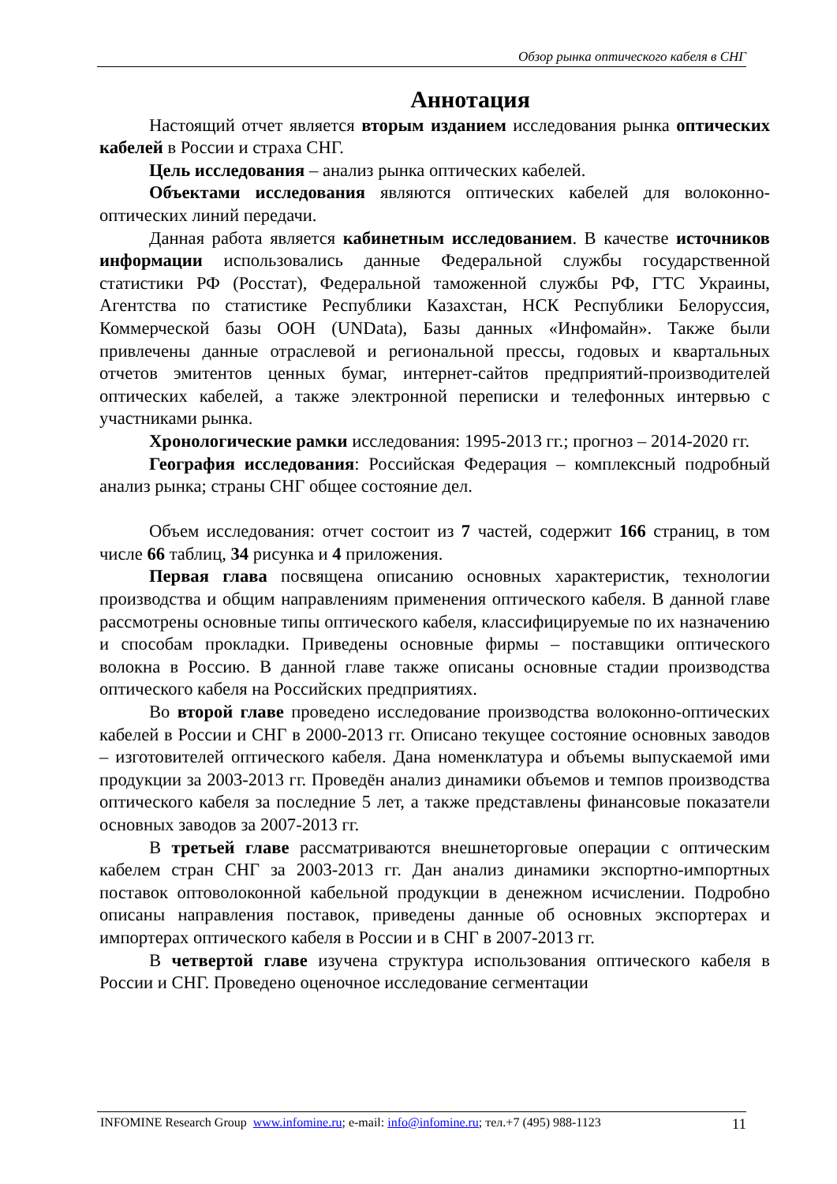Обзор рынка оптического кабеля в СНГ
Аннотация
Настоящий отчет является вторым изданием исследования рынка оптических кабелей в России и страха СНГ.
Цель исследования – анализ рынка оптических кабелей.
Объектами исследования являются оптических кабелей для волоконно-оптических линий передачи.
Данная работа является кабинетным исследованием. В качестве источников информации использовались данные Федеральной службы государственной статистики РФ (Росстат), Федеральной таможенной службы РФ, ГТС Украины, Агентства по статистике Республики Казахстан, НСК Республики Белоруссия, Коммерческой базы ООН (UNData), Базы данных «Инфомайн». Также были привлечены данные отраслевой и региональной прессы, годовых и квартальных отчетов эмитентов ценных бумаг, интернет-сайтов предприятий-производителей оптических кабелей, а также электронной переписки и телефонных интервью с участниками рынка.
Хронологические рамки исследования: 1995-2013 гг.; прогноз – 2014-2020 гг.
География исследования: Российская Федерация – комплексный подробный анализ рынка; страны СНГ общее состояние дел.
Объем исследования: отчет состоит из 7 частей, содержит 166 страниц, в том числе 66 таблиц, 34 рисунка и 4 приложения.
Первая глава посвящена описанию основных характеристик, технологии производства и общим направлениям применения оптического кабеля. В данной главе рассмотрены основные типы оптического кабеля, классифицируемые по их назначению и способам прокладки. Приведены основные фирмы – поставщики оптического волокна в Россию. В данной главе также описаны основные стадии производства оптического кабеля на Российских предприятиях.
Во второй главе проведено исследование производства волоконно-оптических кабелей в России и СНГ в 2000-2013 гг. Описано текущее состояние основных заводов – изготовителей оптического кабеля. Дана номенклатура и объемы выпускаемой ими продукции за 2003-2013 гг. Проведён анализ динамики объемов и темпов производства оптического кабеля за последние 5 лет, а также представлены финансовые показатели основных заводов за 2007-2013 гг.
В третьей главе рассматриваются внешнеторговые операции с оптическим кабелем стран СНГ за 2003-2013 гг. Дан анализ динамики экспортно-импортных поставок оптоволоконной кабельной продукции в денежном исчислении. Подробно описаны направления поставок, приведены данные об основных экспортерах и импортерах оптического кабеля в России и в СНГ в 2007-2013 гг.
В четвертой главе изучена структура использования оптического кабеля в России и СНГ. Проведено оценочное исследование сегментации
INFOMINE Research Group www.infomine.ru; e-mail: info@infomine.ru; тел.+7 (495) 988-1123 11